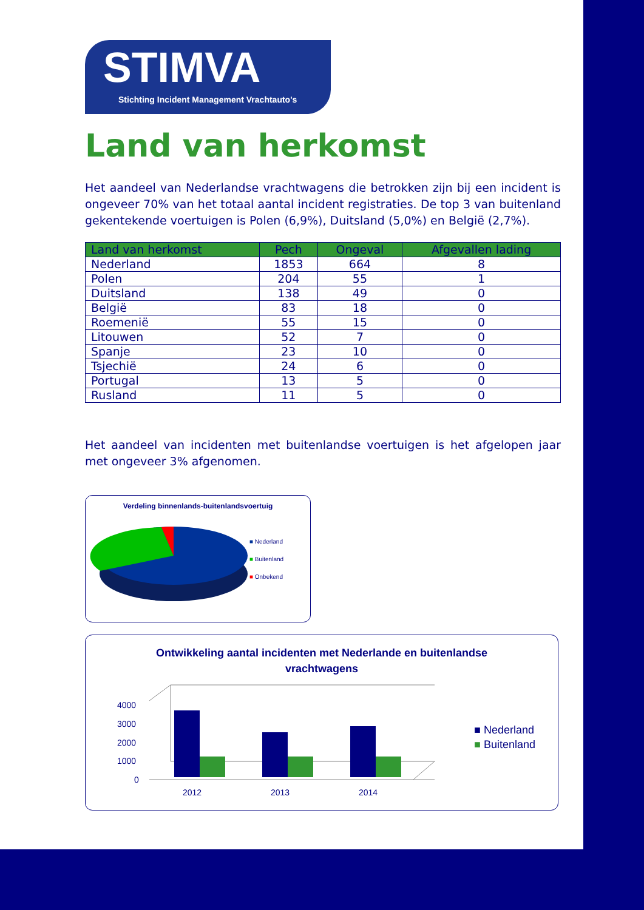STIMVA
Stichting Incident Management Vrachtauto's
Land van herkomst
Het aandeel van Nederlandse vrachtwagens die betrokken zijn bij een incident is ongeveer 70% van het totaal aantal incident registraties. De top 3 van buitenland gekentekende voertuigen is Polen (6,9%), Duitsland (5,0%) en België (2,7%).
| Land van herkomst | Pech | Ongeval | Afgevallen lading |
| --- | --- | --- | --- |
| Nederland | 1853 | 664 | 8 |
| Polen | 204 | 55 | 1 |
| Duitsland | 138 | 49 | 0 |
| België | 83 | 18 | 0 |
| Roemenië | 55 | 15 | 0 |
| Litouwen | 52 | 7 | 0 |
| Spanje | 23 | 10 | 0 |
| Tsjechië | 24 | 6 | 0 |
| Portugal | 13 | 5 | 0 |
| Rusland | 11 | 5 | 0 |
Het aandeel van incidenten met buitenlandse voertuigen is het afgelopen jaar met ongeveer 3% afgenomen.
Verdeling binnenlands-buitenlandsvoertuig
■ Nederland
■ Buitenland
■ Onbekend
Ontwikkeling aantal incidenten met Nederlande en buitenlandse
vrachtwagens
4000
3000
2000
1000
0
2012
2013
2014
■ Nederland
■ Buitenland